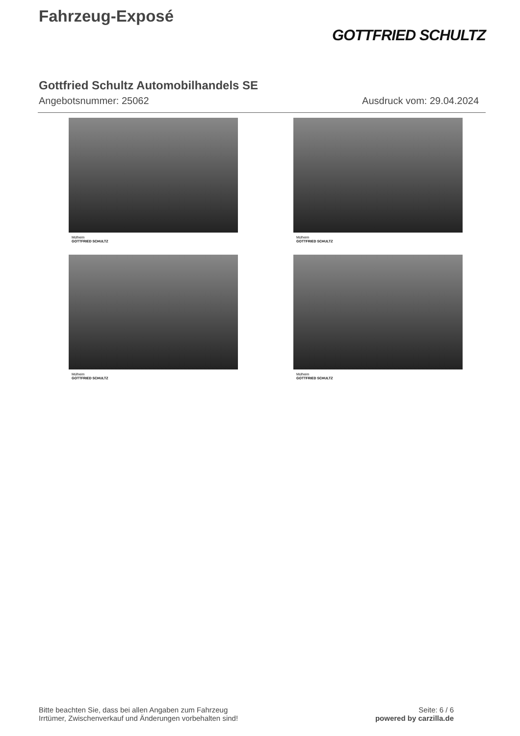Fahrzeug-Exposé
GOTTFRIED SCHULTZ
Gottfried Schultz Automobilhandels SE
Angebotsnummer: 25062 Ausdruck vom: 29.04.2024
Mülheim
GOTTFRIED SCHULTZ
Mülheim
GOTTFRIED SCHULTZ
Mülheim
GOTTFRIED SCHULTZ
Mülheim
GOTTFRIED SCHULTZ
Bitte beachten Sie, dass bei allen Angaben zum Fahrzeug
Irrtümer, Zwischenverkauf und Änderungen vorbehalten sind!
Seite: 6 / 6
powered by carzilla.de